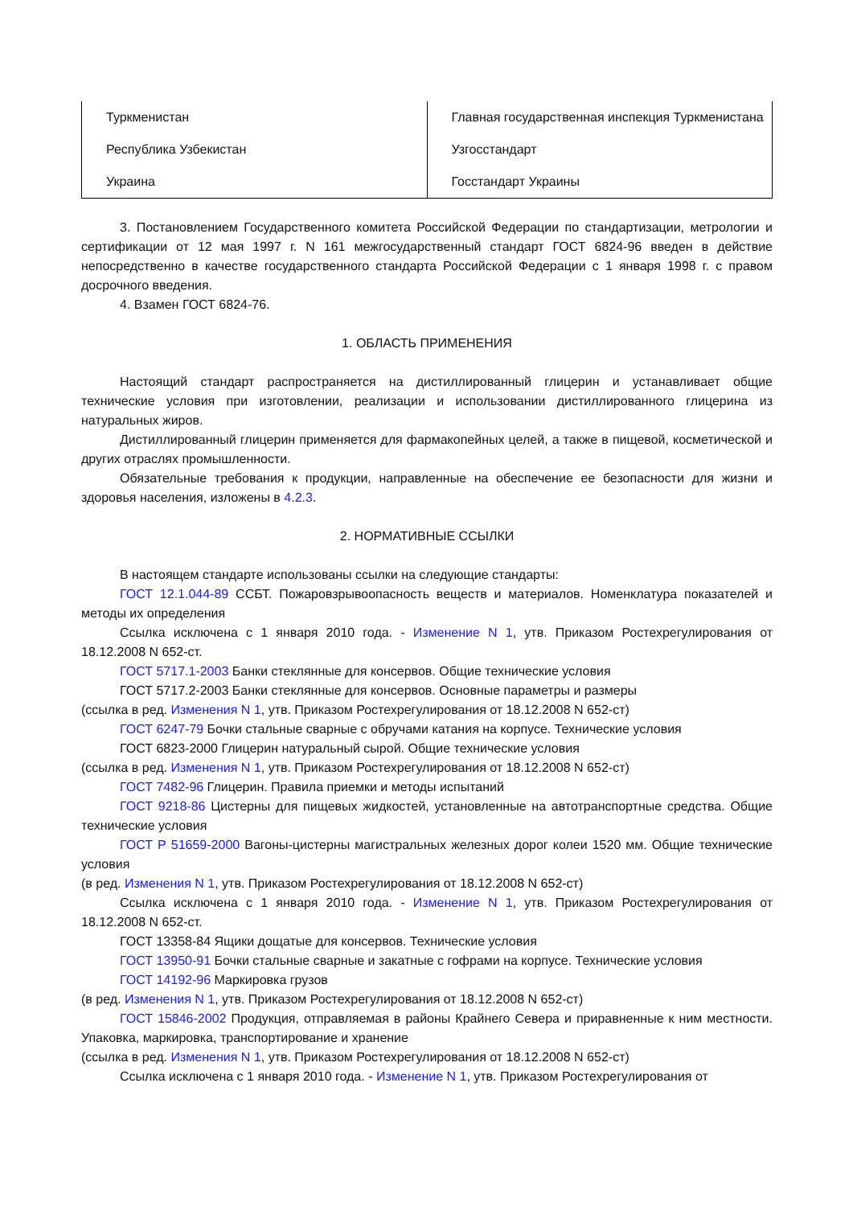| Туркменистан | Главная государственная инспекция Туркменистана |
| Республика Узбекистан | Узгосстандарт |
| Украина | Госстандарт Украины |
3. Постановлением Государственного комитета Российской Федерации по стандартизации, метрологии и сертификации от 12 мая 1997 г. N 161 межгосударственный стандарт ГОСТ 6824-96 введен в действие непосредственно в качестве государственного стандарта Российской Федерации с 1 января 1998 г. с правом досрочного введения.
4. Взамен ГОСТ 6824-76.
1. ОБЛАСТЬ ПРИМЕНЕНИЯ
Настоящий стандарт распространяется на дистиллированный глицерин и устанавливает общие технические условия при изготовлении, реализации и использовании дистиллированного глицерина из натуральных жиров.
Дистиллированный глицерин применяется для фармакопейных целей, а также в пищевой, косметической и других отраслях промышленности.
Обязательные требования к продукции, направленные на обеспечение ее безопасности для жизни и здоровья населения, изложены в 4.2.3.
2. НОРМАТИВНЫЕ ССЫЛКИ
В настоящем стандарте использованы ссылки на следующие стандарты:
ГОСТ 12.1.044-89 ССБТ. Пожаровзрывоопасность веществ и материалов. Номенклатура показателей и методы их определения
Ссылка исключена с 1 января 2010 года. - Изменение N 1, утв. Приказом Ростехрегулирования от 18.12.2008 N 652-ст.
ГОСТ 5717.1-2003 Банки стеклянные для консервов. Общие технические условия
ГОСТ 5717.2-2003 Банки стеклянные для консервов. Основные параметры и размеры
(ссылка в ред. Изменения N 1, утв. Приказом Ростехрегулирования от 18.12.2008 N 652-ст)
ГОСТ 6247-79 Бочки стальные сварные с обручами катания на корпусе. Технические условия
ГОСТ 6823-2000 Глицерин натуральный сырой. Общие технические условия
(ссылка в ред. Изменения N 1, утв. Приказом Ростехрегулирования от 18.12.2008 N 652-ст)
ГОСТ 7482-96 Глицерин. Правила приемки и методы испытаний
ГОСТ 9218-86 Цистерны для пищевых жидкостей, установленные на автотранспортные средства. Общие технические условия
ГОСТ Р 51659-2000 Вагоны-цистерны магистральных железных дорог колеи 1520 мм. Общие технические условия
(в ред. Изменения N 1, утв. Приказом Ростехрегулирования от 18.12.2008 N 652-ст)
Ссылка исключена с 1 января 2010 года. - Изменение N 1, утв. Приказом Ростехрегулирования от 18.12.2008 N 652-ст.
ГОСТ 13358-84 Ящики дощатые для консервов. Технические условия
ГОСТ 13950-91 Бочки стальные сварные и закатные с гофрами на корпусе. Технические условия
ГОСТ 14192-96 Маркировка грузов
(в ред. Изменения N 1, утв. Приказом Ростехрегулирования от 18.12.2008 N 652-ст)
ГОСТ 15846-2002 Продукция, отправляемая в районы Крайнего Севера и приравненные к ним местности. Упаковка, маркировка, транспортирование и хранение
(ссылка в ред. Изменения N 1, утв. Приказом Ростехрегулирования от 18.12.2008 N 652-ст)
Ссылка исключена с 1 января 2010 года. - Изменение N 1, утв. Приказом Ростехрегулирования от